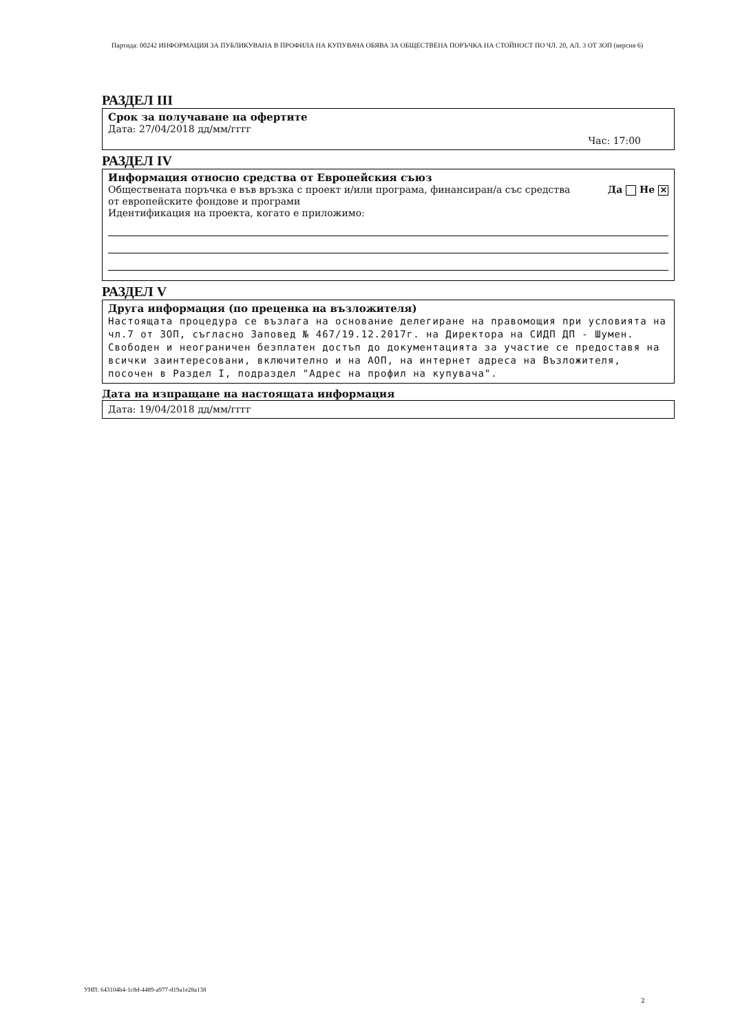Партида: 00242 ИНФОРМАЦИЯ ЗА ПУБЛИКУВАНА В ПРОФИЛА НА КУПУВАЧА ОБЯВА ЗА ОБЩЕСТВЕНА ПОРЪЧКА НА СТОЙНОСТ ПО ЧЛ. 20, АЛ. 3 ОТ ЗОП (версия 6)
РАЗДЕЛ III
Срок за получаване на офертите
Дата: 27/04/2018 дд/мм/гггг
Час: 17:00
РАЗДЕЛ IV
Информация относно средства от Европейския съюз
Обществената поръчка е във връзка с проект и/или програма, финансиран/а със средства от европейските фондове и програми Да Не ✕
Идентификация на проекта, когато е приложимо:
РАЗДЕЛ V
Друга информация (по преценка на възложителя)
Настоящата процедура се възлага на основание делегиране на правомощия при условията на чл.7 от ЗОП, съгласно Заповед № 467/19.12.2017г. на Директора на СИДП ДП - Шумен. Свободен и неограничен безплатен достъп до документацията за участие се предоставя на всички заинтересовани, включително и на АОП, на интернет адреса на Възложителя, посочен в Раздел I, подраздел "Адрес на профил на купувача".
Дата на изпращане на настоящата информация
Дата: 19/04/2018 дд/мм/гггг
УНП: 643104b4-1c8d-4489-a977-d19a1e28a138
2